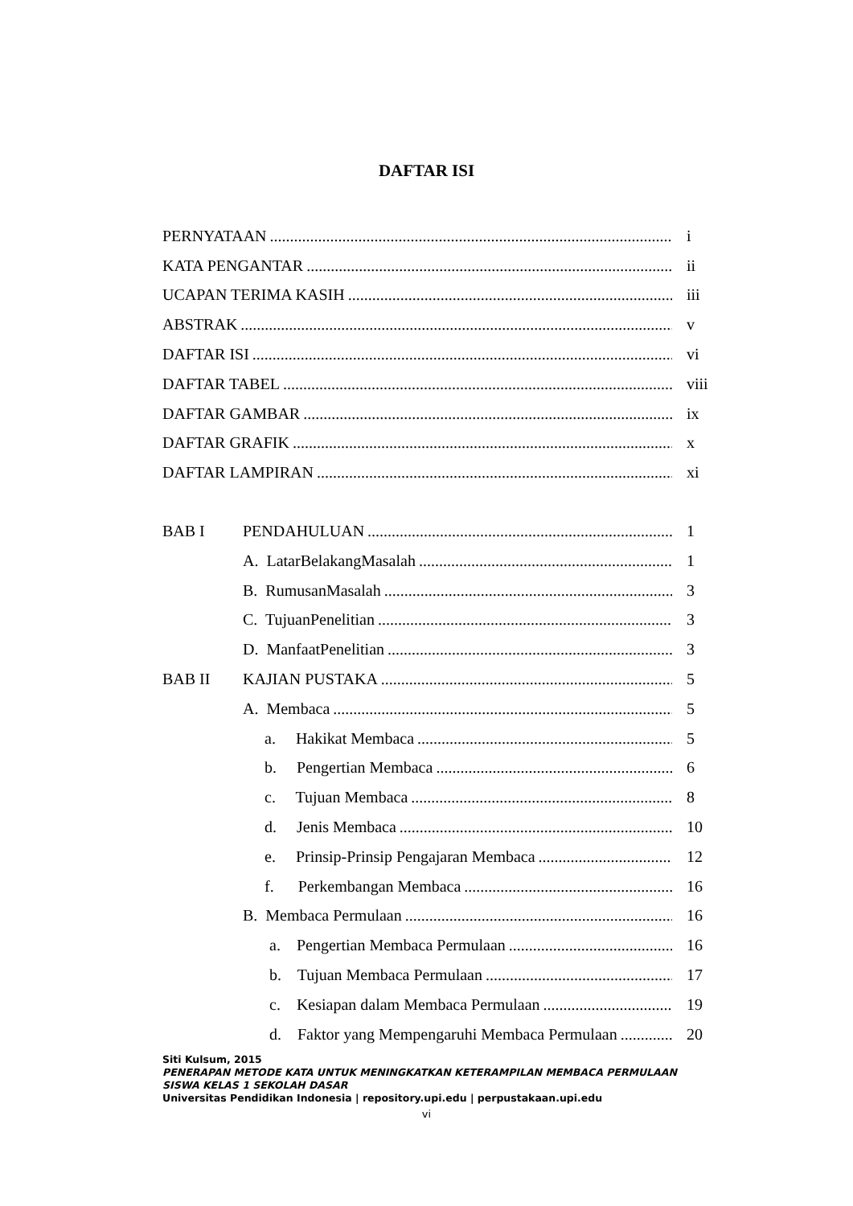DAFTAR ISI
PERNYATAAN i
KATA PENGANTAR ii
UCAPAN TERIMA KASIH iii
ABSTRAK v
DAFTAR ISI vi
DAFTAR TABEL viii
DAFTAR GAMBAR ix
DAFTAR GRAFIK x
DAFTAR LAMPIRAN xi
BAB I PENDAHULUAN 1
A. LatarBelakangMasalah 1
B. RumusanMasalah 3
C. TujuanPenelitian 3
D. ManfaatPenelitian 3
BAB II KAJIAN PUSTAKA 5
A. Membaca 5
a. Hakikat Membaca 5
b. Pengertian Membaca 6
c. Tujuan Membaca 8
d. Jenis Membaca 10
e. Prinsip-Prinsip Pengajaran Membaca 12
f. Perkembangan Membaca 16
B. Membaca Permulaan 16
a. Pengertian Membaca Permulaan 16
b. Tujuan Membaca Permulaan 17
c. Kesiapan dalam Membaca Permulaan 19
d. Faktor yang Mempengaruhi Membaca Permulaan 20
Siti Kulsum, 2015
PENERAPAN METODE KATA UNTUK MENINGKATKAN KETERAMPILAN MEMBACA PERMULAAN
SISWA KELAS 1 SEKOLAH DASAR
Universitas Pendidikan Indonesia | repository.upi.edu | perpustakaan.upi.edu
vi